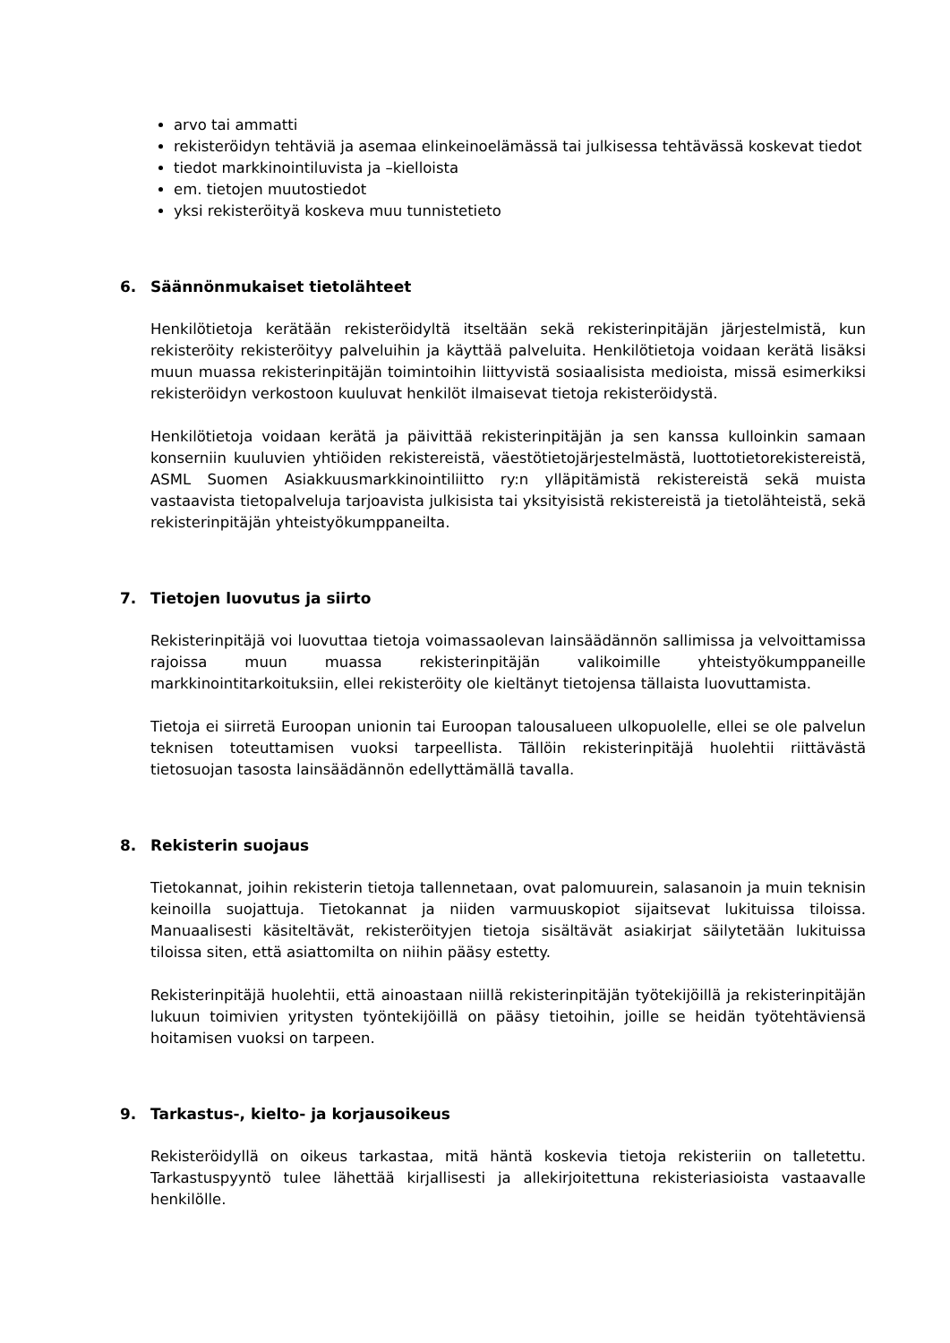arvo tai ammatti
rekisteröidyn tehtäviä ja asemaa elinkeinoelämässä tai julkisessa tehtävässä koskevat tiedot
tiedot markkinointiluvista ja –kielloista
em. tietojen muutostiedot
yksi rekisteröityä koskeva muu tunnistetieto
6. Säännönmukaiset tietolähteet
Henkilötietoja kerätään rekisteröidyltä itseltään sekä rekisterinpitäjän järjestelmistä, kun rekisteröity rekisteröityy palveluihin ja käyttää palveluita. Henkilötietoja voidaan kerätä lisäksi muun muassa rekisterinpitäjän toimintoihin liittyvistä sosiaalisista medioista, missä esimerkiksi rekisteröidyn verkostoon kuuluvat henkilöt ilmaisevat tietoja rekisteröidystä.
Henkilötietoja voidaan kerätä ja päivittää rekisterinpitäjän ja sen kanssa kulloinkin samaan konserniin kuuluvien yhtiöiden rekistereistä, väestötietojärjestelmästä, luottotietorekistereistä, ASML Suomen Asiakkuusmarkkinointiliitto ry:n ylläpitämistä rekistereistä sekä muista vastaavista tietopalveluja tarjoavista julkisista tai yksityisistä rekistereistä ja tietolähteistä, sekä rekisterinpitäjän yhteistyökumppaneilta.
7. Tietojen luovutus ja siirto
Rekisterinpitäjä voi luovuttaa tietoja voimassaolevan lainsäädännön sallimissa ja velvoittamissa rajoissa muun muassa rekisterinpitäjän valikoimille yhteistyökumppaneille markkinointitarkoituksiin, ellei rekisteröity ole kieltänyt tietojensa tällaista luovuttamista.
Tietoja ei siirretä Euroopan unionin tai Euroopan talousalueen ulkopuolelle, ellei se ole palvelun teknisen toteuttamisen vuoksi tarpeellista. Tällöin rekisterinpitäjä huolehtii riittävästä tietosuojan tasosta lainsäädännön edellyttämällä tavalla.
8. Rekisterin suojaus
Tietokannat, joihin rekisterin tietoja tallennetaan, ovat palomuurein, salasanoin ja muin teknisin keinoilla suojattuja. Tietokannat ja niiden varmuuskopiot sijaitsevat lukituissa tiloissa. Manuaalisesti käsiteltävät, rekisteröityjen tietoja sisältävät asiakirjat säilytetään lukituissa tiloissa siten, että asiattomilta on niihin pääsy estetty.
Rekisterinpitäjä huolehtii, että ainoastaan niillä rekisterinpitäjän työtekijöillä ja rekisterinpitäjän lukuun toimivien yritysten työntekijöillä on pääsy tietoihin, joille se heidän työtehtäviensä hoitamisen vuoksi on tarpeen.
9. Tarkastus-, kielto- ja korjausoikeus
Rekisteröidyllä on oikeus tarkastaa, mitä häntä koskevia tietoja rekisteriin on talletettu. Tarkastuspyyntö tulee lähettää kirjallisesti ja allekirjoitettuna rekisteriasioista vastaavalle henkilölle.